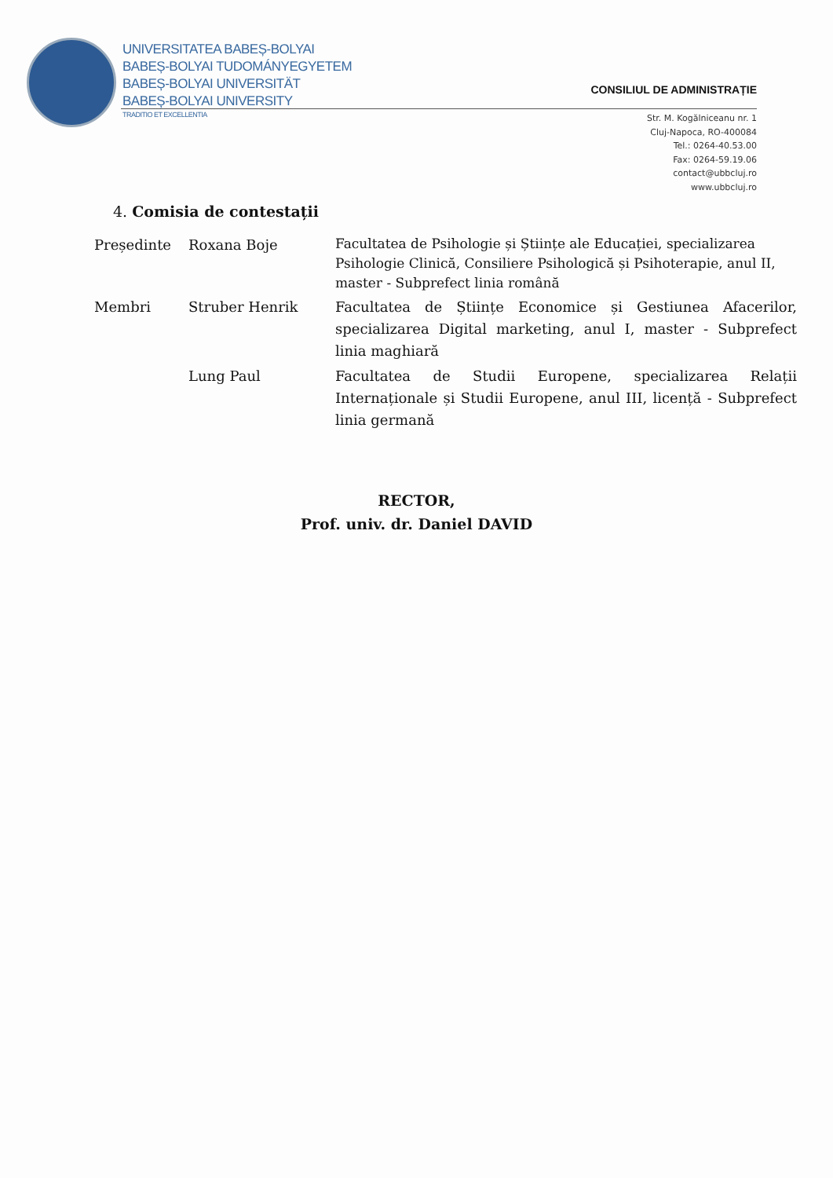UNIVERSITATEA BABEȘ-BOLYAI
BABEȘ-BOLYAI TUDOMÁNYEGYETEM
BABEȘ-BOLYAI UNIVERSITÄT
BABEȘ-BOLYAI UNIVERSITY
TRADITIO ET EXCELLENTIA
CONSILIUL DE ADMINISTRAȚIE
Str. M. Kogălniceanu nr. 1
Cluj-Napoca, RO-400084
Tel.: 0264-40.53.00
Fax: 0264-59.19.06
contact@ubbcluj.ro
www.ubbcluj.ro
4. Comisia de contestații
| Președinte | Roxana Boje | Facultatea de Psihologie și Științe ale Educației, specializarea Psihologie Clinică, Consiliere Psihologică și Psihoterapie, anul II, master - Subprefect linia română |
| Membri | Struber Henrik | Facultatea de Științe Economice și Gestiunea Afacerilor, specializarea Digital marketing, anul I, master - Subprefect linia maghiară |
| | Lung Paul | Facultatea de Studii Europene, specializarea Relații Internaționale și Studii Europene, anul III, licență - Subprefect linia germană |
RECTOR,
Prof. univ. dr. Daniel DAVID